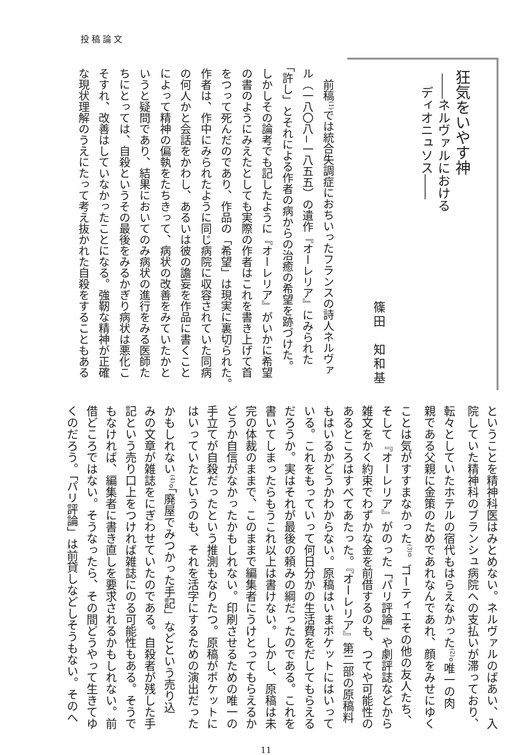投稿論文
狂気をいやす神
――ネルヴァルにおける
　ディオニュソス――
篠田　知和基
　前稿<sup>(1)</sup>では統合失調症におちいったフランスの詩人ネルヴァ
ル（一八〇八−一八五五）の遺作『オーレリア』にみられた
「許し」とそれによる作者の病からの治癒の希望を跡づけた。
しかしその論考でも記したように『オーレリア』がいかに希望
の書のようにみえたとしても実際の作者はこれを書き上げて首
をつって死んだのであり、作品の「希望」は現実に裏切られた。
作者は、作中にみられたように同じ病院に収容されていた同病
の何人かと会話をかわし、あるいは彼の譫妄を作品に書くこと
によって精神の偏執をたちきって、病状の改善をみていたかと
いうと疑問であり、結果においてのみ病状の進行をみる医師た
ちにとっては、自殺というその最後をみるかぎり病状は悪化こ
そすれ、改善はしていなかったことになる。強靭な精神が正確
な現状理解のうえにたって考え抜かれた自殺をすることもある
ということを精神科医はみとめない。ネルヴァルのばあい、入
院していた精神科のブランシュ病院への支払いが滞っており、
転々としていたホテルの宿代もはらえなかった<sup>(2)</sup>。唯一の肉
親である父親に金策のためであれなんであれ、顔をみせにゆく
ことは気がすすまなかった<sup>(3)</sup>。ゴーティエその他の友人たち、
そして『オーレリア』がのった「パリ評論」や劇評誌などから
雑文をかく約束でわずかな金を前借するのも、つてや可能性の
あるところはすべてあたった。『オーレリア』第二部の原稿料
もはいるかどうかわからない。原稿はいまポケットにはいって
いる。これをもっていって何日分かの生活費をだしてもらえる
だろうか。実はそれが最後の頼みの綱だったのである。これを
書いてしまったらもうこれ以上は書けない。しかし、原稿は未
完の体裁のままで、このままで編集者にうけとってもらえるか
どうか自信がなかったかもしれない。印刷させるための唯一の
手立てが自殺だったという推測もなりたつ。原稿がポケットに
はいっていたというのも、それを活字にするための演出だった
かもしれない<sup>(4)</sup>。「廃屋でみつかった手記」などという売り込
みの文章が雑誌をにぎわせていたのである。自殺者が残した手
記という売り口上をつければ雑誌にのる可能性もある。そうで
もなければ、編集者に書き直しを要求されるかもしれない。前
借どころではない。そうなったら、その間どうやって生きてゆ
くのだろう。「パリ評論」は前貸しなどしそうもない。そのへ
11